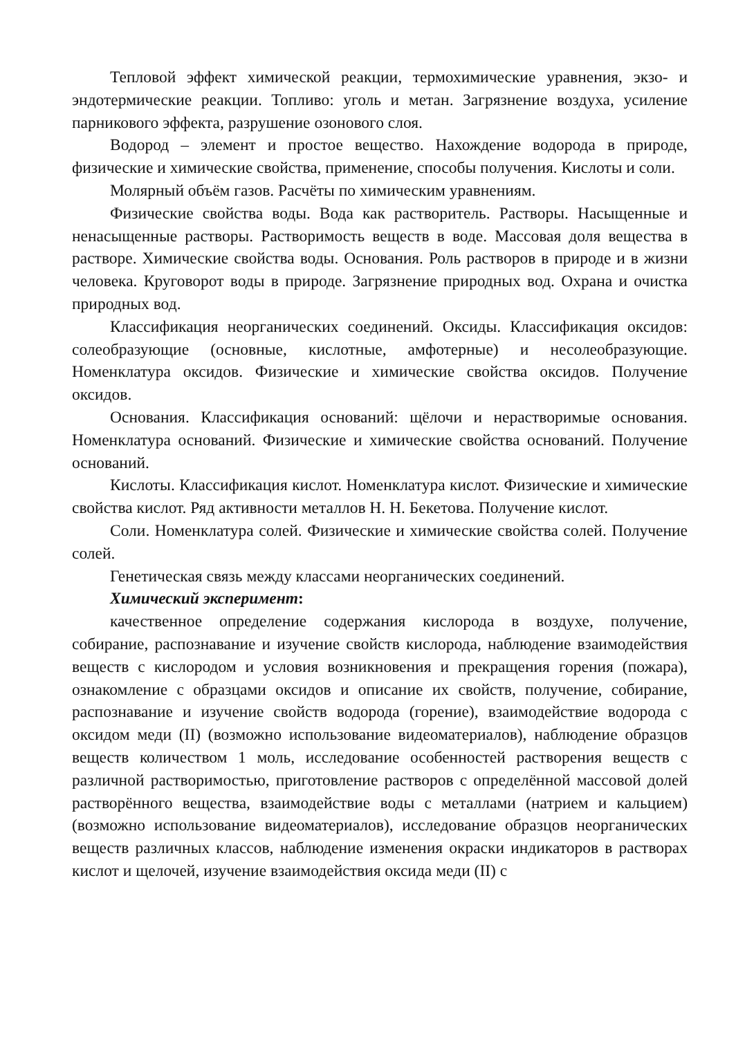Тепловой эффект химической реакции, термохимические уравнения, экзо- и эндотермические реакции. Топливо: уголь и метан. Загрязнение воздуха, усиление парникового эффекта, разрушение озонового слоя.
Водород – элемент и простое вещество. Нахождение водорода в природе, физические и химические свойства, применение, способы получения. Кислоты и соли.
Молярный объём газов. Расчёты по химическим уравнениям.
Физические свойства воды. Вода как растворитель. Растворы. Насыщенные и ненасыщенные растворы. Растворимость веществ в воде. Массовая доля вещества в растворе. Химические свойства воды. Основания. Роль растворов в природе и в жизни человека. Круговорот воды в природе. Загрязнение природных вод. Охрана и очистка природных вод.
Классификация неорганических соединений. Оксиды. Классификация оксидов: солеобразующие (основные, кислотные, амфотерные) и несолеобразующие. Номенклатура оксидов. Физические и химические свойства оксидов. Получение оксидов.
Основания. Классификация оснований: щёлочи и нерастворимые основания. Номенклатура оснований. Физические и химические свойства оснований. Получение оснований.
Кислоты. Классификация кислот. Номенклатура кислот. Физические и химические свойства кислот. Ряд активности металлов Н. Н. Бекетова. Получение кислот.
Соли. Номенклатура солей. Физические и химические свойства солей. Получение солей.
Генетическая связь между классами неорганических соединений.
Химический эксперимент:
качественное определение содержания кислорода в воздухе, получение, собирание, распознавание и изучение свойств кислорода, наблюдение взаимодействия веществ с кислородом и условия возникновения и прекращения горения (пожара), ознакомление с образцами оксидов и описание их свойств, получение, собирание, распознавание и изучение свойств водорода (горение), взаимодействие водорода с оксидом меди (II) (возможно использование видеоматериалов), наблюдение образцов веществ количеством 1 моль, исследование особенностей растворения веществ с различной растворимостью, приготовление растворов с определённой массовой долей растворённого вещества, взаимодействие воды с металлами (натрием и кальцием) (возможно использование видеоматериалов), исследование образцов неорганических веществ различных классов, наблюдение изменения окраски индикаторов в растворах кислот и щелочей, изучение взаимодействия оксида меди (II) с